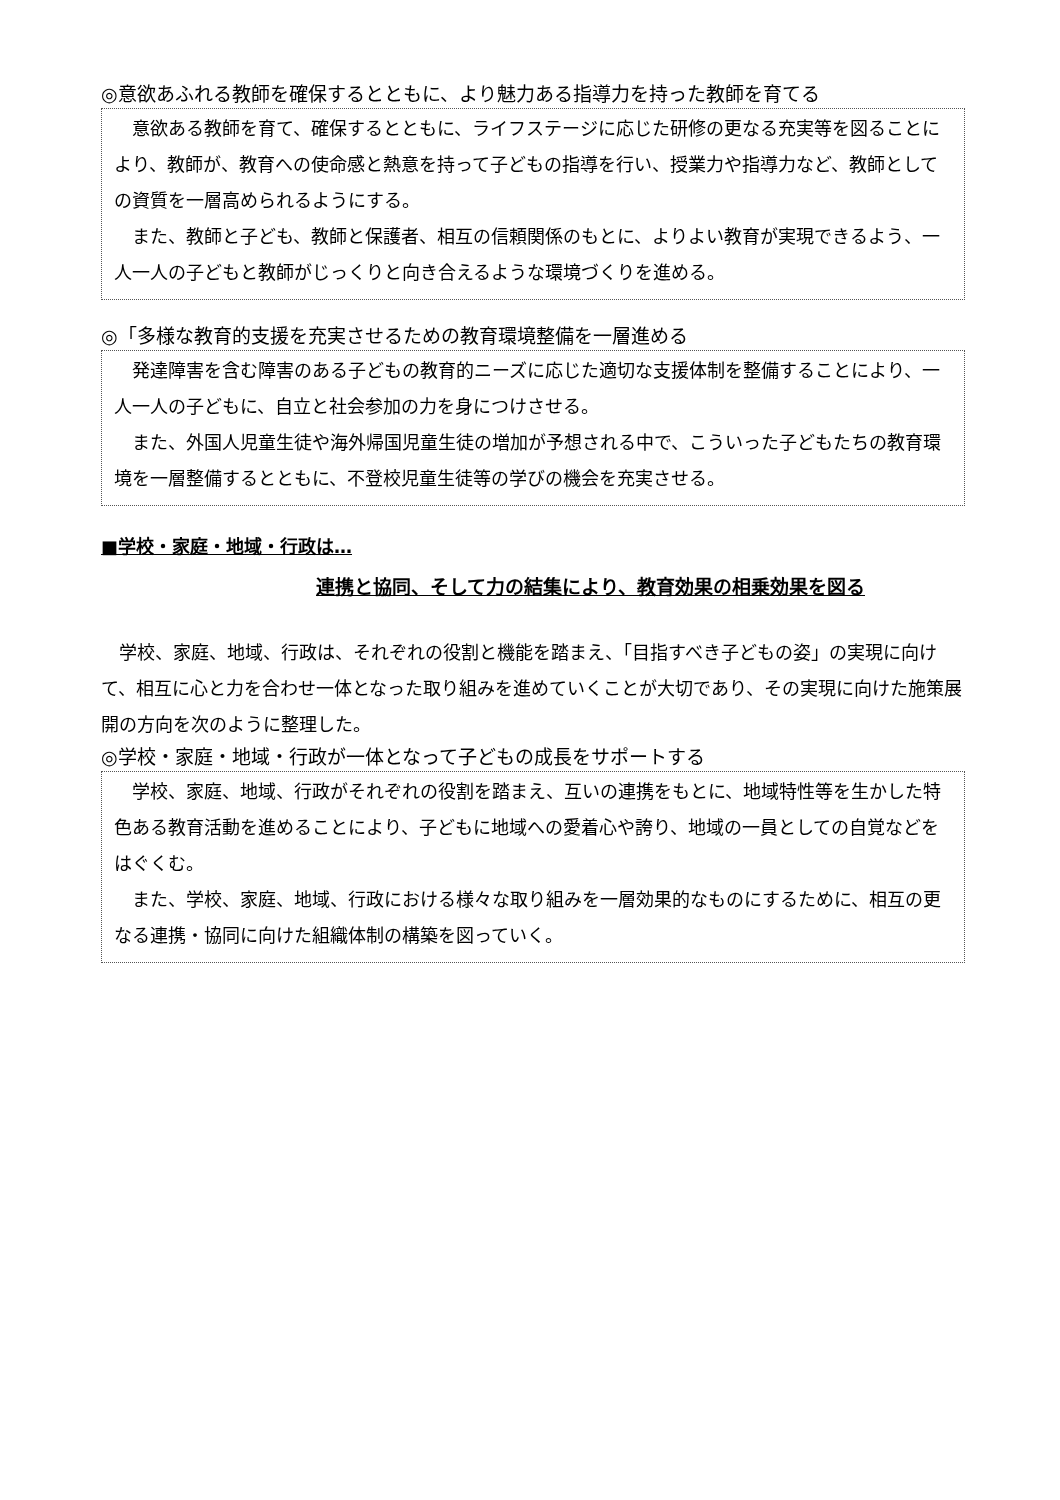◎意欲あふれる教師を確保するとともに、より魅力ある指導力を持った教師を育てる
意欲ある教師を育て、確保するとともに、ライフステージに応じた研修の更なる充実等を図ることにより、教師が、教育への使命感と熱意を持って子どもの指導を行い、授業力や指導力など、教師としての資質を一層高められるようにする。
また、教師と子ども、教師と保護者、相互の信頼関係のもとに、よりよい教育が実現できるよう、一人一人の子どもと教師がじっくりと向き合えるような環境づくりを進める。
◎「多様な教育的支援を充実させるための教育環境整備を一層進める
発達障害を含む障害のある子どもの教育的ニーズに応じた適切な支援体制を整備することにより、一人一人の子どもに、自立と社会参加の力を身につけさせる。
また、外国人児童生徒や海外帰国児童生徒の増加が予想される中で、こういった子どもたちの教育環境を一層整備するとともに、不登校児童生徒等の学びの機会を充実させる。
■学校・家庭・地域・行政は…
連携と協同、そして力の結集により、教育効果の相乗効果を図る
学校、家庭、地域、行政は、それぞれの役割と機能を踏まえ、「目指すべき子どもの姿」の実現に向けて、相互に心と力を合わせ一体となった取り組みを進めていくことが大切であり、その実現に向けた施策展開の方向を次のように整理した。
◎学校・家庭・地域・行政が一体となって子どもの成長をサポートする
学校、家庭、地域、行政がそれぞれの役割を踏まえ、互いの連携をもとに、地域特性等を生かした特色ある教育活動を進めることにより、子どもに地域への愛着心や誇り、地域の一員としての自覚などをはぐくむ。
また、学校、家庭、地域、行政における様々な取り組みを一層効果的なものにするために、相互の更なる連携・協同に向けた組織体制の構築を図っていく。